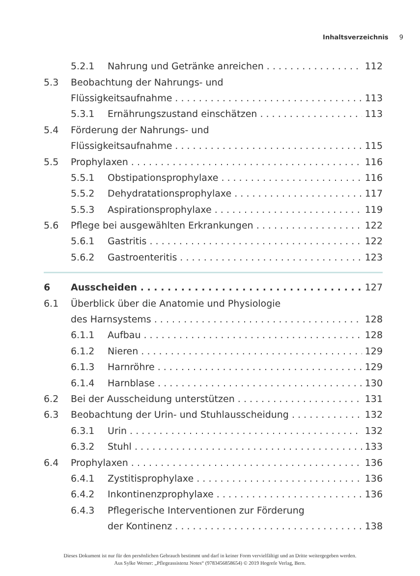Inhaltsverzeichnis 9
5.2.1 Nahrung und Getränke anreichen 112
5.3 Beobachtung der Nahrungs- und
Flüssigkeitsaufnahme 113
5.3.1 Ernährungszustand einschätzen 113
5.4 Förderung der Nahrungs- und
Flüssigkeitsaufnahme 115
5.5 Prophylaxen 116
5.5.1 Obstipationsprophylaxe 116
5.5.2 Dehydratationsprophylaxe 117
5.5.3 Aspirationsprophylaxe 119
5.6 Pflege bei ausgewählten Erkrankungen 122
5.6.1 Gastritis 122
5.6.2 Gastroenteritis 123
6 Ausscheiden 127
6.1 Überblick über die Anatomie und Physiologie
des Harnsystems 128
6.1.1 Aufbau 128
6.1.2 Nieren 129
6.1.3 Harnröhre 129
6.1.4 Harnblase 130
6.2 Bei der Ausscheidung unterstützen 131
6.3 Beobachtung der Urin- und Stuhlausscheidung 132
6.3.1 Urin 132
6.3.2 Stuhl 133
6.4 Prophylaxen 136
6.4.1 Zystitisprophylaxe 136
6.4.2 Inkontinenzprophylaxe 136
6.4.3 Pflegerische Interventionen zur Förderung
der Kontinenz 138
Dieses Dokument ist nur für den persönlichen Gebrauch bestimmt und darf in keiner Form vervielfältigt und an Dritte weitergegeben werden.
Aus Sylke Werner: „Pflegeassistenz Notes“ (9783456858654) © 2019 Hogrefe Verlag, Bern.